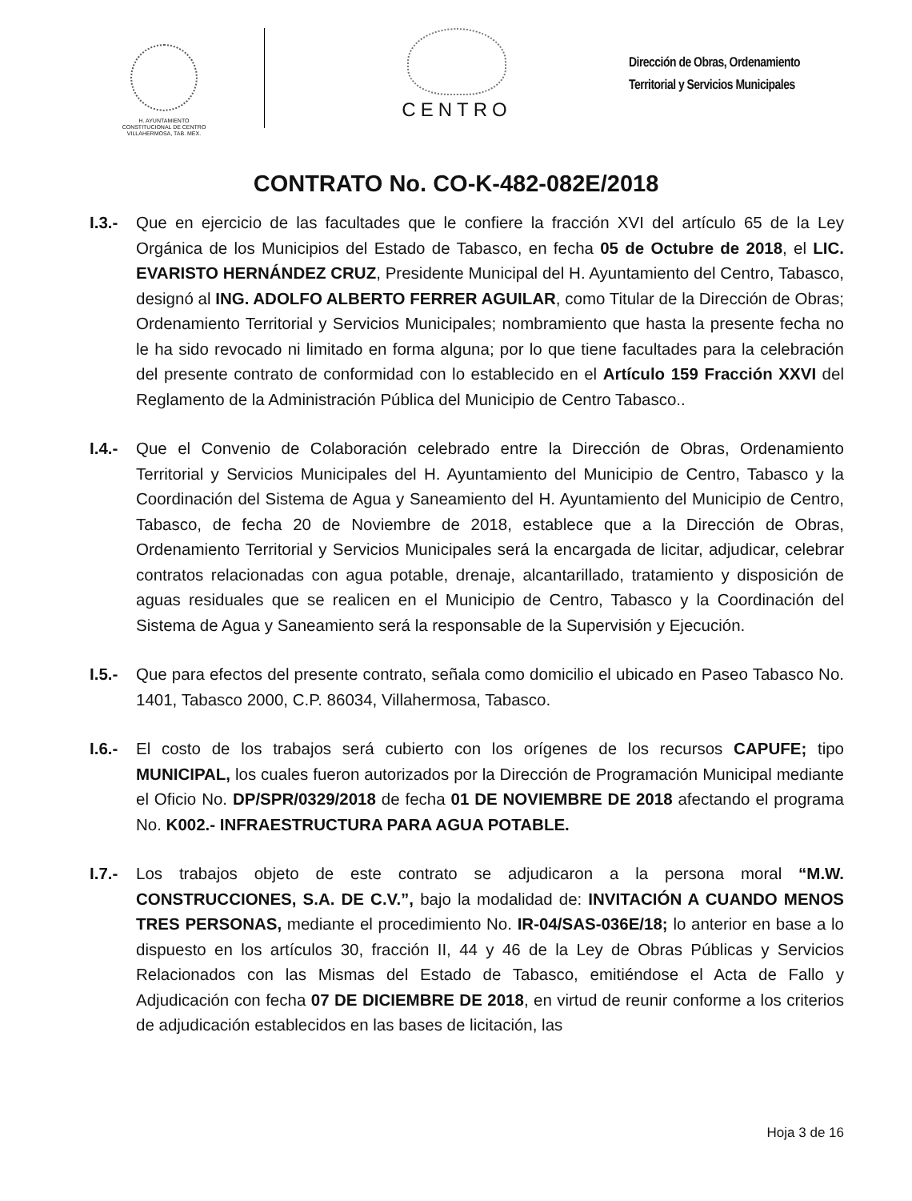H. AYUNTAMIENTO
CONSTITUCIONAL DE CENTRO
VILLAHERMOSA, TAB. MÉX.
CENTRO
Dirección de Obras, Ordenamiento
Territorial y Servicios Municipales
CONTRATO No. CO-K-482-082E/2018
I.3.-
Que en ejercicio de las facultades que le confiere la fracción XVI del artículo 65 de la Ley Orgánica de los Municipios del Estado de Tabasco, en fecha 05 de Octubre de 2018, el LIC. EVARISTO HERNÁNDEZ CRUZ, Presidente Municipal del H. Ayuntamiento del Centro, Tabasco, designó al ING. ADOLFO ALBERTO FERRER AGUILAR, como Titular de la Dirección de Obras; Ordenamiento Territorial y Servicios Municipales; nombramiento que hasta la presente fecha no le ha sido revocado ni limitado en forma alguna; por lo que tiene facultades para la celebración del presente contrato de conformidad con lo establecido en el Artículo 159 Fracción XXVI del Reglamento de la Administración Pública del Municipio de Centro Tabasco..
I.4.-
Que el Convenio de Colaboración celebrado entre la Dirección de Obras, Ordenamiento Territorial y Servicios Municipales del H. Ayuntamiento del Municipio de Centro, Tabasco y la Coordinación del Sistema de Agua y Saneamiento del H. Ayuntamiento del Municipio de Centro, Tabasco, de fecha 20 de Noviembre de 2018, establece que a la Dirección de Obras, Ordenamiento Territorial y Servicios Municipales será la encargada de licitar, adjudicar, celebrar contratos relacionadas con agua potable, drenaje, alcantarillado, tratamiento y disposición de aguas residuales que se realicen en el Municipio de Centro, Tabasco y la Coordinación del Sistema de Agua y Saneamiento será la responsable de la Supervisión y Ejecución.
I.5.-
Que para efectos del presente contrato, señala como domicilio el ubicado en Paseo Tabasco No. 1401, Tabasco 2000, C.P. 86034, Villahermosa, Tabasco.
I.6.-
El costo de los trabajos será cubierto con los orígenes de los recursos CAPUFE; tipo MUNICIPAL, los cuales fueron autorizados por la Dirección de Programación Municipal mediante el Oficio No. DP/SPR/0329/2018 de fecha 01 DE NOVIEMBRE DE 2018 afectando el programa No. K002.- INFRAESTRUCTURA PARA AGUA POTABLE.
I.7.-
Los trabajos objeto de este contrato se adjudicaron a la persona moral “M.W. CONSTRUCCIONES, S.A. DE C.V.”, bajo la modalidad de: INVITACIÓN A CUANDO MENOS TRES PERSONAS, mediante el procedimiento No. IR-04/SAS-036E/18; lo anterior en base a lo dispuesto en los artículos 30, fracción II, 44 y 46 de la Ley de Obras Públicas y Servicios Relacionados con las Mismas del Estado de Tabasco, emitiéndose el Acta de Fallo y Adjudicación con fecha 07 DE DICIEMBRE DE 2018, en virtud de reunir conforme a los criterios de adjudicación establecidos en las bases de licitación, las
Hoja 3 de 16